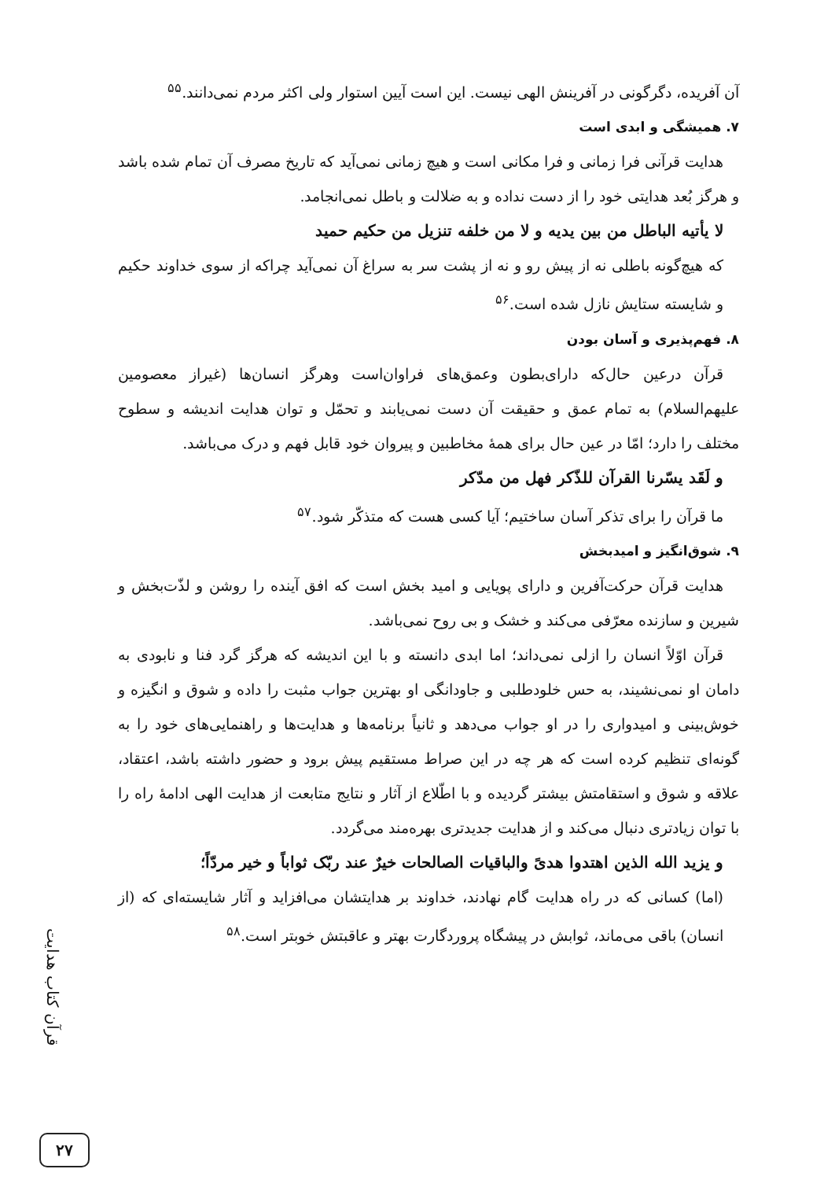آن آفریده، دگرگونی در آفرینش الهی نیست. این است آیین استوار ولی اکثر مردم نمی‌دانند.<sup>۵۵</sup>
۷. همیشگی و ابدی است
هدایت قرآنی فرا زمانی و فرا مکانی است و هیچ زمانی نمی‌آید که تاریخ مصرف آن تمام شده باشد و هرگز بُعد هدایتی خود را از دست نداده و به ضلالت و باطل نمی‌انجامد.
لا یأتیه الباطل من بین یدیه و لا من خلفه تنزیل من حکیم حمید
که هیچ‌گونه باطلی نه از پیش رو و نه از پشت سر به سراغ آن نمی‌آید چراکه از سوی خداوند حکیم و شایسته ستایش نازل شده است.<sup>۵۶</sup>
۸. فهم‌پذیری و آسان بودن
قرآن درعین حال‌که دارای‌بطون وعمق‌های فراوان‌است وهرگز انسان‌ها (غیراز معصومین علیهم‌السلام) به تمام عمق و حقیقت آن دست نمی‌یابند و تحمّل و توان هدایت اندیشه و سطوح مختلف را دارد؛ امّا در عین حال برای همهٔ مخاطبین و پیروان خود قابل فهم و درک می‌باشد.
و لَقَد یسّرنا القرآن للذّکر فهل من مدّکر
ما قرآن را برای تذکر آسان ساختیم؛ آیا کسی هست که متذکّر شود.<sup>۵۷</sup>
۹. شوق‌انگیز و امیدبخش
هدایت قرآن حرکت‌آفرین و دارای پویایی و امید بخش است که افق آینده را روشن و لذّت‌بخش و شیرین و سازنده معرّفی می‌کند و خشک و بی روح نمی‌باشد.
قرآن اوّلاً انسان را ازلی نمی‌داند؛ اما ابدی دانسته و با این اندیشه که هرگز گرد فنا و نابودی به دامان او نمی‌نشیند، به حس خلودطلبی و جاودانگی او بهترین جواب مثبت را داده و شوق و انگیزه و خوش‌بینی و امیدواری را در او جواب می‌دهد و ثانیاً برنامه‌ها و هدایت‌ها و راهنمایی‌های خود را به گونه‌ای تنظیم کرده است که هر چه در این صراط مستقیم پیش برود و حضور داشته باشد، اعتقاد، علاقه و شوق و استقامتش بیشتر گردیده و با اطّلاع از آثار و نتایج متابعت از هدایت الهی ادامهٔ راه را با توان زیادتری دنبال می‌کند و از هدایت جدیدتری بهره‌مند می‌گردد.
و یزید الله الذین اهتدوا هدیً والباقیات الصالحات خیرٌ عند ربّک ثواباً و خیر مردّاً؛
(اما) کسانی که در راه هدایت گام نهادند، خداوند بر هدایتشان می‌افزاید و آثار شایسته‌ای که (از انسان) باقی می‌ماند، ثوابش در پیشگاه پروردگارت بهتر و عاقبتش خوبتر است.<sup>۵۸</sup>
قرآن کتاب هدایت
۲۷